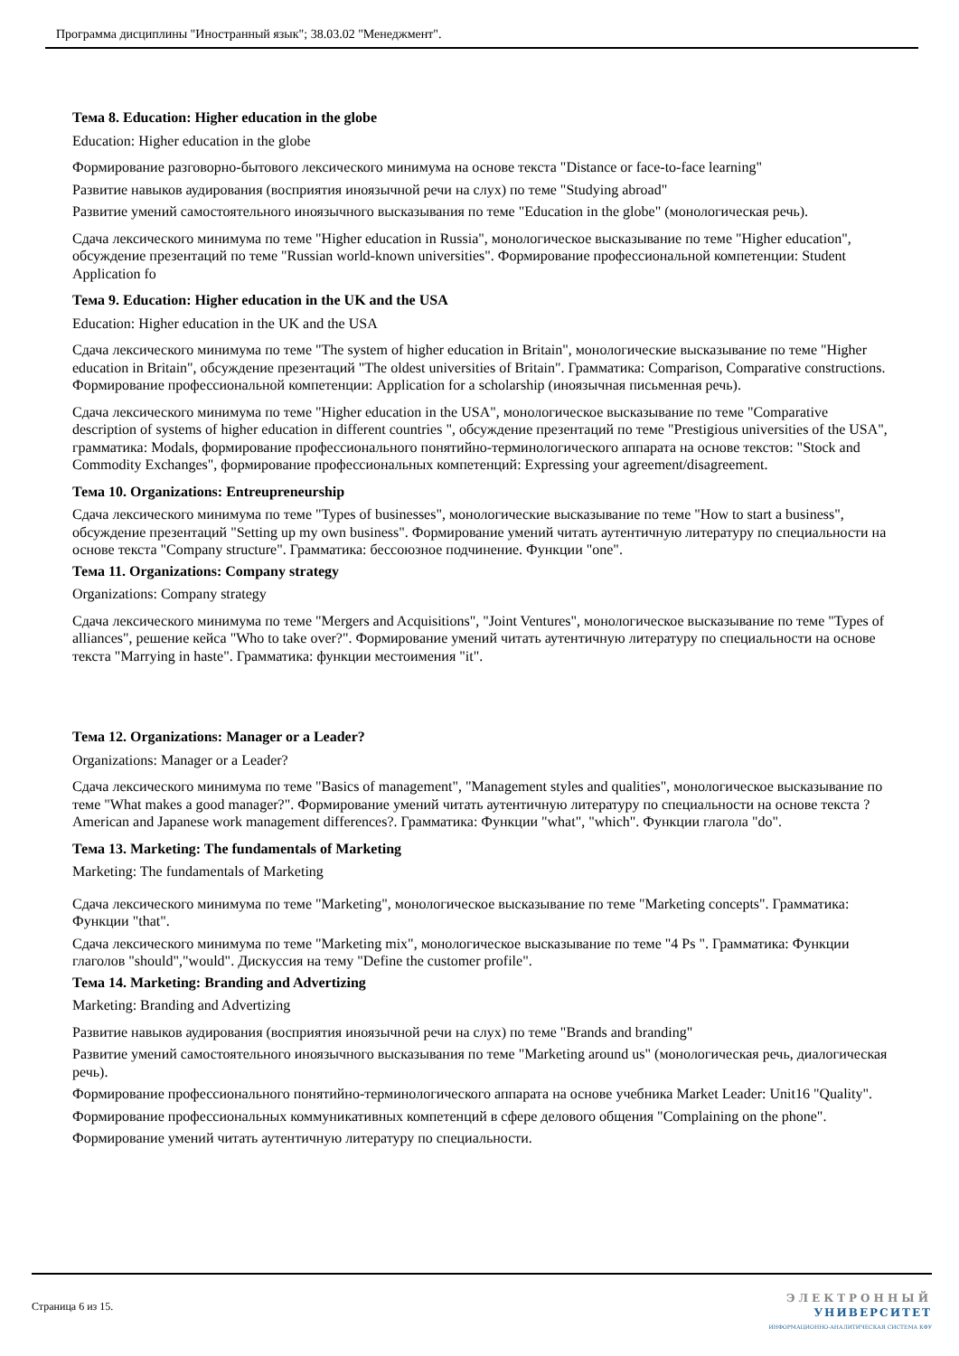Программа дисциплины "Иностранный язык"; 38.03.02 "Менеджмент".
Тема 8. Education: Higher education in the globe
Education: Higher education in the globe
Формирование разговорно-бытового лексического минимума на основе текста "Distance or face-to-face learning"
Развитие навыков аудирования (восприятия иноязычной речи на слух) по теме "Studying abroad"
Развитие умений самостоятельного иноязычного высказывания по теме "Education in the globe" (монологическая речь).
Сдача лексического минимума по теме "Higher education in Russia", монологическое высказывание по теме "Higher education", обсуждение презентаций по теме "Russian world-known universities". Формирование профессиональной компетенции: Student Application fo
Тема 9. Education: Higher education in the UK and the USA
Education: Higher education in the UK and the USA
Сдача лексического минимума по теме "The system of higher education in Britain", монологические высказывание по теме "Higher education in Britain", обсуждение презентаций "The oldest universities of Britain". Грамматика: Comparison, Comparative constructions. Формирование профессиональной компетенции: Application for a scholarship (иноязычная письменная речь).
Сдача лексического минимума по теме "Higher education in the USA", монологическое высказывание по теме "Comparative description of systems of higher education in different countries ", обсуждение презентаций по теме "Prestigious universities of the USA", грамматика: Modals, формирование профессионального понятийно-терминологического аппарата на основе текстов: "Stock and Commodity Exchanges", формирование профессиональных компетенций: Expressing your agreement/disagreement.
Тема 10. Organizations: Entreupreneurship
Сдача лексического минимума по теме "Types of businesses", монологические высказывание по теме "How to start a business", обсуждение презентаций "Setting up my own business". Формирование умений читать аутентичную литературу по специальности на основе текста "Company structure". Грамматика: бессоюзное подчинение. Функции "one".
Тема 11. Organizations: Company strategy
Organizations: Company strategy
Сдача лексического минимума по теме "Mergers and Acquisitions", "Joint Ventures", монологическое высказывание по теме "Types of alliances", решение кейса "Who to take over?". Формирование умений читать аутентичную литературу по специальности на основе текста "Marrying in haste". Грамматика: функции местоимения "it".
Тема 12. Organizations: Manager or a Leader?
Organizations: Manager or a Leader?
Сдача лексического минимума по теме "Basics of management", "Management styles and qualities", монологическое высказывание по теме "What makes a good manager?". Формирование умений читать аутентичную литературу по специальности на основе текста ?American and Japanese work management differences?. Грамматика: Функции "what", "which". Функции глагола "do".
Тема 13. Marketing: The fundamentals of Marketing
Marketing: The fundamentals of Marketing
Сдача лексического минимума по теме "Marketing", монологическое высказывание по теме "Marketing concepts". Грамматика: Функции "that".
Сдача лексического минимума по теме "Marketing mix", монологическое высказывание по теме "4 Ps ". Грамматика: Функции глаголов "should","would". Дискуссия на тему "Define the customer profile".
Тема 14. Marketing: Branding and Advertizing
Marketing: Branding and Advertizing
Развитие навыков аудирования (восприятия иноязычной речи на слух) по теме "Brands and branding"
Развитие умений самостоятельного иноязычного высказывания по теме "Marketing around us" (монологическая речь, диалогическая речь).
Формирование профессионального понятийно-терминологического аппарата на основе учебника Market Leader: Unit16 "Quality".
Формирование профессиональных коммуникативных компетенций в сфере делового общения "Complaining on the phone".
Формирование умений читать аутентичную литературу по специальности.
Страница 6 из 15.
ЭЛЕКТРОННЫЙ
УНИВЕРСИТЕТ
ИНФОРМАЦИОННО-АНАЛИТИЧЕСКАЯ СИСТЕМА КФУ